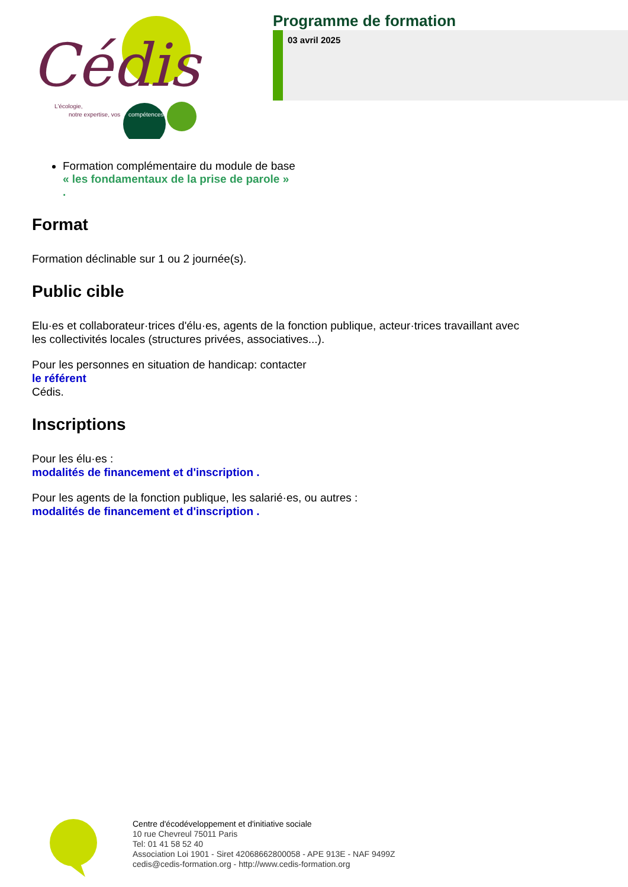Cédis
L'écologie,
notre expertise, vos
compétences
Programme de formation
03 avril 2025
Formation complémentaire du module de base
« les fondamentaux de la prise de parole »
.
Format
Formation déclinable sur 1 ou 2 journée(s).
Public cible
Elu·es et collaborateur·trices d'élu·es, agents de la fonction publique, acteur·trices travaillant avec
les collectivités locales (structures privées, associatives...).
Pour les personnes en situation de handicap: contacter
le référent
Cédis.
Inscriptions
Pour les élu·es :
modalités de financement et d'inscription .
Pour les agents de la fonction publique, les salarié·es, ou autres :
modalités de financement et d'inscription .
Centre d'écodéveloppement et d'initiative sociale
10 rue Chevreul 75011 Paris
Tel: 01 41 58 52 40
Association Loi 1901 - Siret 42068662800058 - APE 913E - NAF 9499Z
cedis@cedis-formation.org - http://www.cedis-formation.org